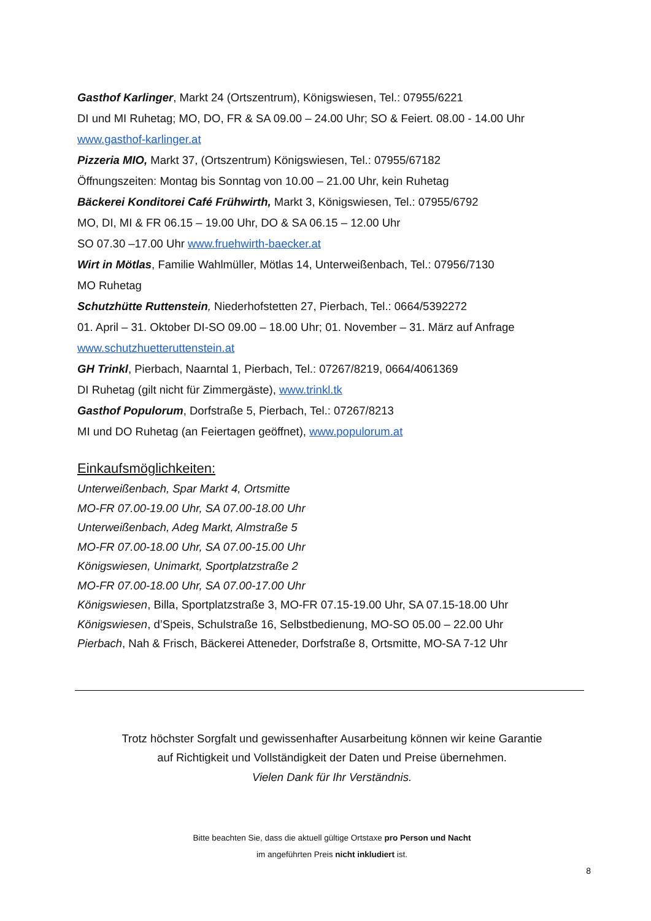Gasthof Karlinger, Markt 24 (Ortszentrum), Königswiesen, Tel.: 07955/6221
DI und MI Ruhetag; MO, DO, FR & SA 09.00 – 24.00 Uhr; SO & Feiert. 08.00 - 14.00 Uhr
www.gasthof-karlinger.at
Pizzeria MIO, Markt 37, (Ortszentrum) Königswiesen, Tel.: 07955/67182
Öffnungszeiten: Montag bis Sonntag von 10.00 – 21.00 Uhr, kein Ruhetag
Bäckerei Konditorei Café Frühwirth, Markt 3, Königswiesen, Tel.: 07955/6792
MO, DI, MI & FR 06.15 – 19.00 Uhr, DO & SA 06.15 – 12.00 Uhr
SO 07.30 –17.00 Uhr www.fruehwirth-baecker.at
Wirt in Mötlas, Familie Wahlmüller, Mötlas 14, Unterweißenbach, Tel.: 07956/7130
MO Ruhetag
Schutzhütte Ruttenstein, Niederhofstetten 27, Pierbach, Tel.: 0664/5392272
01. April – 31. Oktober DI-SO 09.00 – 18.00 Uhr; 01. November – 31. März auf Anfrage
www.schutzhuetteruttenstein.at
GH Trinkl, Pierbach, Naarntal 1, Pierbach, Tel.: 07267/8219, 0664/4061369
DI Ruhetag (gilt nicht für Zimmergäste), www.trinkl.tk
Gasthof Populorum, Dorfstraße 5, Pierbach, Tel.: 07267/8213
MI und DO Ruhetag (an Feiertagen geöffnet), www.populorum.at
Einkaufsmöglichkeiten:
Unterweißenbach, Spar Markt 4, Ortsmitte
MO-FR 07.00-19.00 Uhr, SA 07.00-18.00 Uhr
Unterweißenbach, Adeg Markt, Almstraße 5
MO-FR 07.00-18.00 Uhr, SA 07.00-15.00 Uhr
Königswiesen, Unimarkt, Sportplatzstraße 2
MO-FR 07.00-18.00 Uhr, SA 07.00-17.00 Uhr
Königswiesen, Billa, Sportplatzstraße 3, MO-FR 07.15-19.00 Uhr, SA 07.15-18.00 Uhr
Königswiesen, d’Speis, Schulstraße 16, Selbstbedienung, MO-SO 05.00 – 22.00 Uhr
Pierbach, Nah & Frisch, Bäckerei Atteneder, Dorfstraße 8, Ortsmitte, MO-SA 7-12 Uhr
Trotz höchster Sorgfalt und gewissenhafter Ausarbeitung können wir keine Garantie
auf Richtigkeit und Vollständigkeit der Daten und Preise übernehmen.
Vielen Dank für Ihr Verständnis.
Bitte beachten Sie, dass die aktuell gültige Ortstaxe pro Person und Nacht
im angeführten Preis nicht inkludiert ist.
8